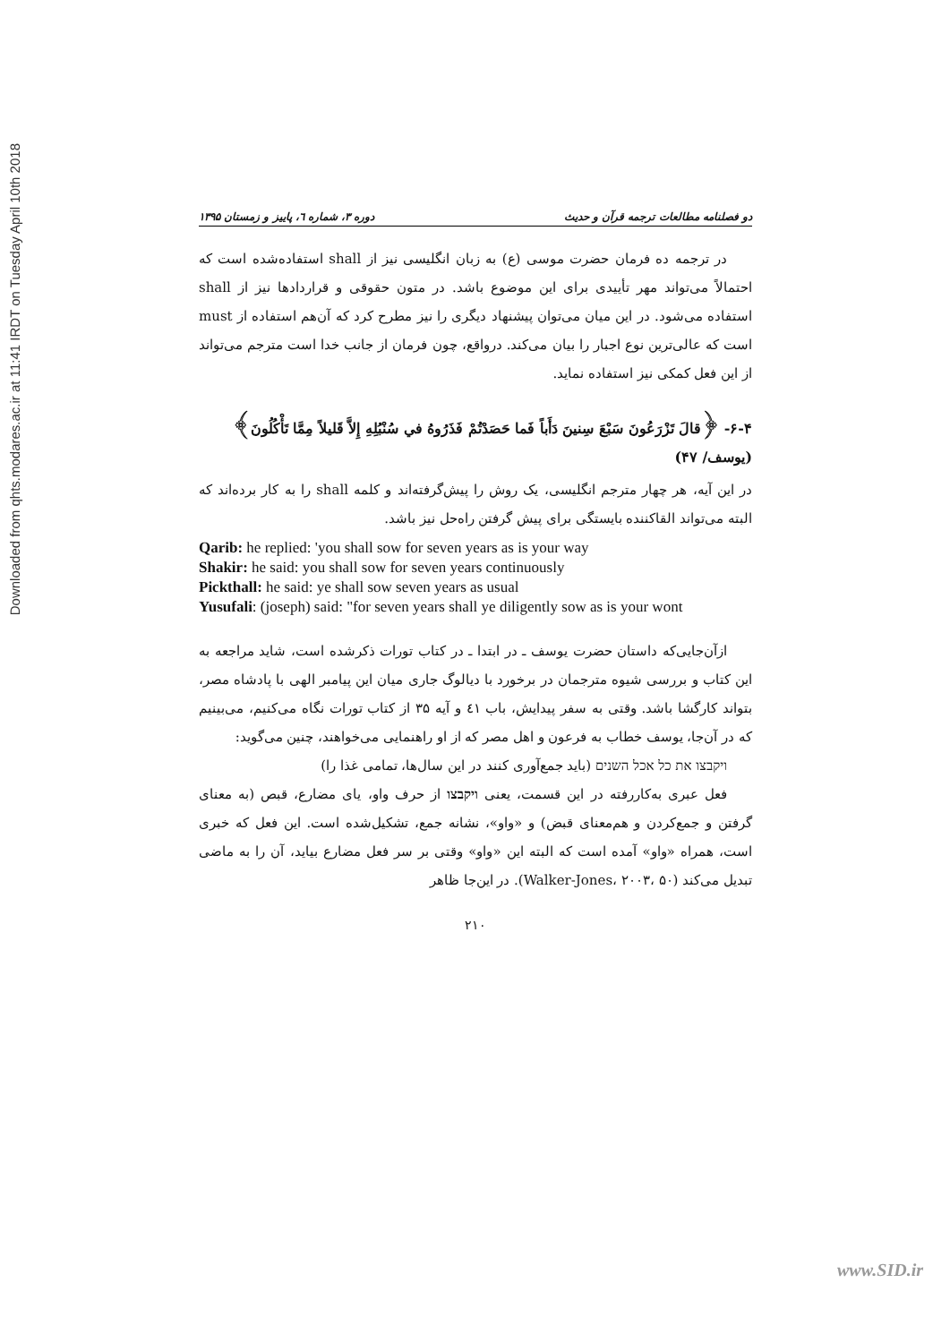Downloaded from qhts.modares.ac.ir at 11:41 IRDT on Tuesday April 10th 2018
دو فصلنامه مطالعات ترجمه قرآن و حدیث دوره ۳، شماره ٦، پاییز و زمستان ۱۳۹۵
در ترجمه ده فرمان حضرت موسی (ع) به زبان انگلیسی نیز از shall استفاده‌شده است که احتمالاً می‌تواند مهر تأییدی برای این موضوع باشد. در متون حقوقی و قراردادها نیز از shall استفاده می‌شود. در این میان می‌توان پیشنهاد دیگری را نیز مطرح کرد که آن‌هم استفاده از must است که عالی‌ترین نوع اجبار را بیان می‌کند. درواقع، چون فرمان از جانب خدا است مترجم می‌تواند از این فعل کمکی نیز استفاده نماید.
۶-۴- ﴿قالَ تَزْرَعُونَ سَبْعَ سِنينَ دَأَباً فَما حَصَدْتُمْ فَذَرُوهُ في سُنْبُلِهِ إِلاَّ قَليلاً مِمَّا تَأْكُلُونَ﴾ (یوسف/ ۴۷)
در این آیه، هر چهار مترجم انگلیسی، یک روش را پیش‌گرفته‌اند و کلمه shall را به کار برده‌اند که البته می‌تواند القاکننده بایستگی برای پیش گرفتن راه‌حل نیز باشد.
Qarib: he replied: 'you shall sow for seven years as is your way
Shakir: he said: you shall sow for seven years continuously
Pickthall: he said: ye shall sow seven years as usual
Yusufali: (joseph) said: "for seven years shall ye diligently sow as is your wont
ازآن‌جایی‌که داستان حضرت یوسف ـ در ابتدا ـ در کتاب تورات ذکرشده است، شاید مراجعه به این کتاب و بررسی شیوه مترجمان در برخورد با دیالوگ جاری میان این پیامبر الهی با پادشاه مصر، بتواند کارگشا باشد. وقتی به سفر پیدایش، باب ٤١ و آیه ۳۵ از کتاب تورات نگاه می‌کنیم، می‌بینیم که در آن‌جا، یوسف خطاب به فرعون و اهل مصر که از او راهنمایی می‌خواهند، چنین می‌گوید:
ויקבצו את כל אכל השנים (باید جمع‌آوری کنند در این سال‌ها، تمامی غذا را)
فعل عبری به‌کاررفته در این قسمت، یعنی ויקבצו از حرف واو، یای مضارع، قبص (به معنای گرفتن و جمع‌کردن و هم‌معنای قبض) و «واو»، نشانه جمع، تشکیل‌شده است. این فعل که خبری است، همراه «واو» آمده است که البته این «واو» وقتی بر سر فعل مضارع بیاید، آن را به ماضی تبدیل می‌کند (Walker-Jones، ۲۰۰۳، ۵۰). در این‌جا ظاهر
۲۱۰
www.SID.ir